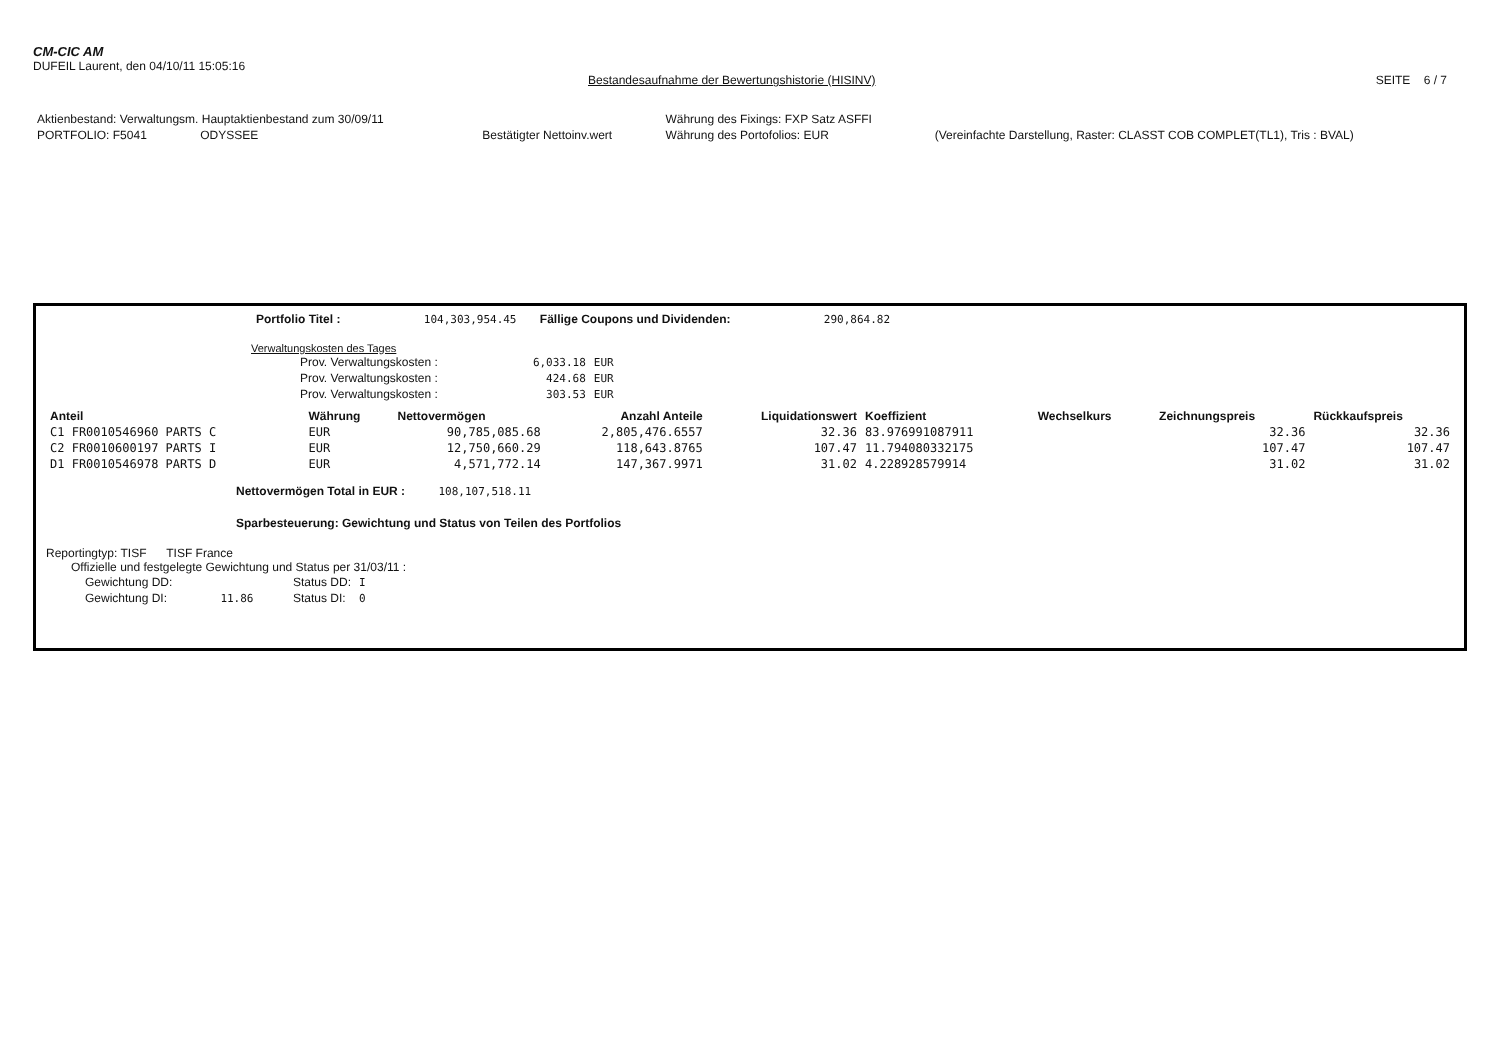CM-CIC AM
DUFEIL Laurent, den 04/10/11 15:05:16
Bestandesaufnahme der Bewertungshistorie (HISINV) SEITE 6 / 7
| Aktienbestand: Verwaltungsm. Hauptaktienbestand zum 30/09/11 | | | Währung des Fixings: FXP Satz ASFFI | |
| PORTFOLIO: F5041 ODYSSEE | Bestätigter Nettoinv.wert | | Währung des Portofolios: EUR | (Vereinfachte Darstellung, Raster: CLASST COB COMPLET(TL1), Tris : BVAL) |
Portfolio Titel : 104,303,954.45 Fällige Coupons und Dividenden: 290,864.82
Verwaltungskosten des Tages
| Prov. Verwaltungskosten : | 6,033.18 | EUR |
| Prov. Verwaltungskosten : | 424.68 | EUR |
| Prov. Verwaltungskosten : | 303.53 | EUR |
| Anteil | Währung | Nettovermögen | Anzahl Anteile | Liquidationswert | Koeffizient | Wechselkurs | Zeichnungspreis | Rückkaufspreis |
| --- | --- | --- | --- | --- | --- | --- | --- | --- |
| C1 FR0010546960 PARTS C | EUR | 90,785,085.68 | 2,805,476.6557 | 32.36 | 83.976991087911 | | 32.36 | 32.36 |
| C2 FR0010600197 PARTS I | EUR | 12,750,660.29 | 118,643.8765 | 107.47 | 11.794080332175 | | 107.47 | 107.47 |
| D1 FR0010546978 PARTS D | EUR | 4,571,772.14 | 147,367.9971 | 31.02 | 4.228928579914 | | 31.02 | 31.02 |
Nettovermögen Total in EUR : 108,107,518.11
Sparbesteuerung: Gewichtung und Status von Teilen des Portfolios
Reportingtyp: TISF TISF France
Offizielle und festgelegte Gewichtung und Status per 31/03/11 :
| Gewichtung DD: | Status DD: | I |
| Gewichtung DI: 11.86 | Status DI: | 0 |